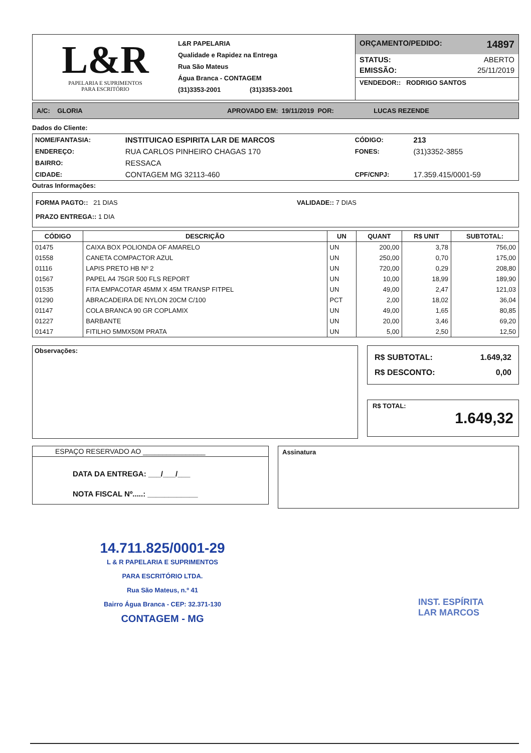L&R
PAPELARIA E SUPRIMENTOS
PARA ESCRITÓRIO
L&R PAPELARIA
Qualidade e Rapidez na Entrega
Rua São Mateus
Água Branca - CONTAGEM
(31)3353-2001 (31)3353-2001
ORÇAMENTO/PEDIDO: 14897
STATUS: ABERTO
EMISSÃO: 25/11/2019
VENDEDOR:: RODRIGO SANTOS
A/C: GLORIA APROVADO EM: 19/11/2019 POR: LUCAS REZENDE
Dados do Cliente:
| NOME/FANTASIA: | INSTITUICAO ESPIRITA LAR DE MARCOS | CÓDIGO: | 213 |
| ENDEREÇO: | RUA CARLOS PINHEIRO CHAGAS 170 | FONES: | (31)3352-3855 |
| BAIRRO: | RESSACA | | |
| CIDADE: | CONTAGEM MG 32113-460 | CPF/CNPJ: | 17.359.415/0001-59 |
Outras Informações:
FORMA PAGTO:: 21 DIAS VALIDADE:: 7 DIAS
PRAZO ENTREGA:: 1 DIA
| CÓDIGO | DESCRIÇÃO | UN | QUANT | R$ UNIT | SUBTOTAL: |
| --- | --- | --- | --- | --- | --- |
| 01475 | CAIXA BOX POLIONDA OF AMARELO | UN | 200,00 | 3,78 | 756,00 |
| 01558 | CANETA COMPACTOR AZUL | UN | 250,00 | 0,70 | 175,00 |
| 01116 | LAPIS PRETO HB Nº 2 | UN | 720,00 | 0,29 | 208,80 |
| 01567 | PAPEL A4 75GR 500 FLS REPORT | UN | 10,00 | 18,99 | 189,90 |
| 01535 | FITA EMPACOTAR 45MM X 45M TRANSP FITPEL | UN | 49,00 | 2,47 | 121,03 |
| 01290 | ABRACADEIRA DE NYLON 20CM C/100 | PCT | 2,00 | 18,02 | 36,04 |
| 01147 | COLA BRANCA 90 GR COPLAMIX | UN | 49,00 | 1,65 | 80,85 |
| 01227 | BARBANTE | UN | 20,00 | 3,46 | 69,20 |
| 01417 | FITILHO 5MMX50M PRATA | UN | 5,00 | 2,50 | 12,50 |
Observações:
R$ SUBTOTAL: 1.649,32
R$ DESCONTO: 0,00
R$ TOTAL:
1.649,32
ESPAÇO RESERVADO AO ________________
DATA DA ENTREGA: ___/___/___
NOTA FISCAL Nº.....: ____________
Assinatura
14.711.825/0001-29
L & R PAPELARIA E SUPRIMENTOS
PARA ESCRITÓRIO LTDA.
Rua São Mateus, n.º 41
Bairro Água Branca - CEP: 32.371-130
CONTAGEM - MG
INST. ESPÍRITA
LAR MARCOS